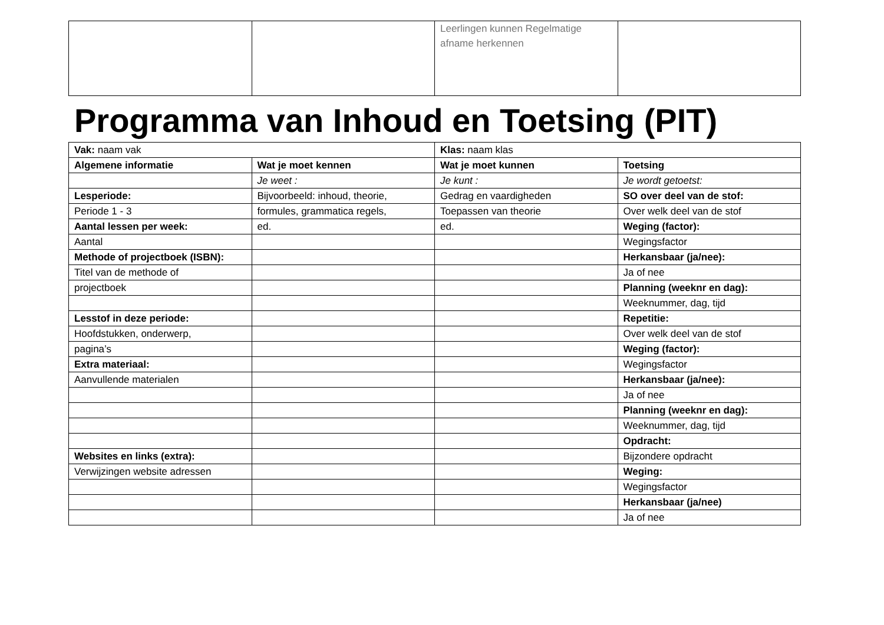| | | Leerlingen kunnen Regelmatige afname herkennen | |
Programma van Inhoud en Toetsing (PIT)
| Vak: naam vak | | Klas: naam klas | |
| Algemene informatie | Wat je moet kennen | Wat je moet kunnen | Toetsing |
| | Je weet : | Je kunt : | Je wordt getoetst: |
| Lesperiode: | Bijvoorbeeld: inhoud, theorie, | Gedrag en vaardigheden | SO over deel van de stof: |
| Periode 1 - 3 | formules, grammatica regels, | Toepassen van theorie | Over welk deel van de stof |
| Aantal lessen per week: | ed. | ed. | Weging (factor): |
| Aantal | | | Wegingsfactor |
| Methode of projectboek (ISBN): | | | Herkansbaar (ja/nee): |
| Titel van de methode of | | | Ja of nee |
| projectboek | | | Planning (weeknr en dag): |
| | | | Weeknummer, dag, tijd |
| Lesstof in deze periode: | | | Repetitie: |
| Hoofdstukken, onderwerp, | | | Over welk deel van de stof |
| pagina’s | | | Weging (factor): |
| Extra materiaal: | | | Wegingsfactor |
| Aanvullende materialen | | | Herkansbaar (ja/nee): |
| | | | Ja of nee |
| | | | Planning (weeknr en dag): |
| | | | Weeknummer, dag, tijd |
| | | | Opdracht: |
| Websites en links (extra): | | | Bijzondere opdracht |
| Verwijzingen website adressen | | | Weging: |
| | | | Wegingsfactor |
| | | | Herkansbaar (ja/nee) |
| | | | Ja of nee |